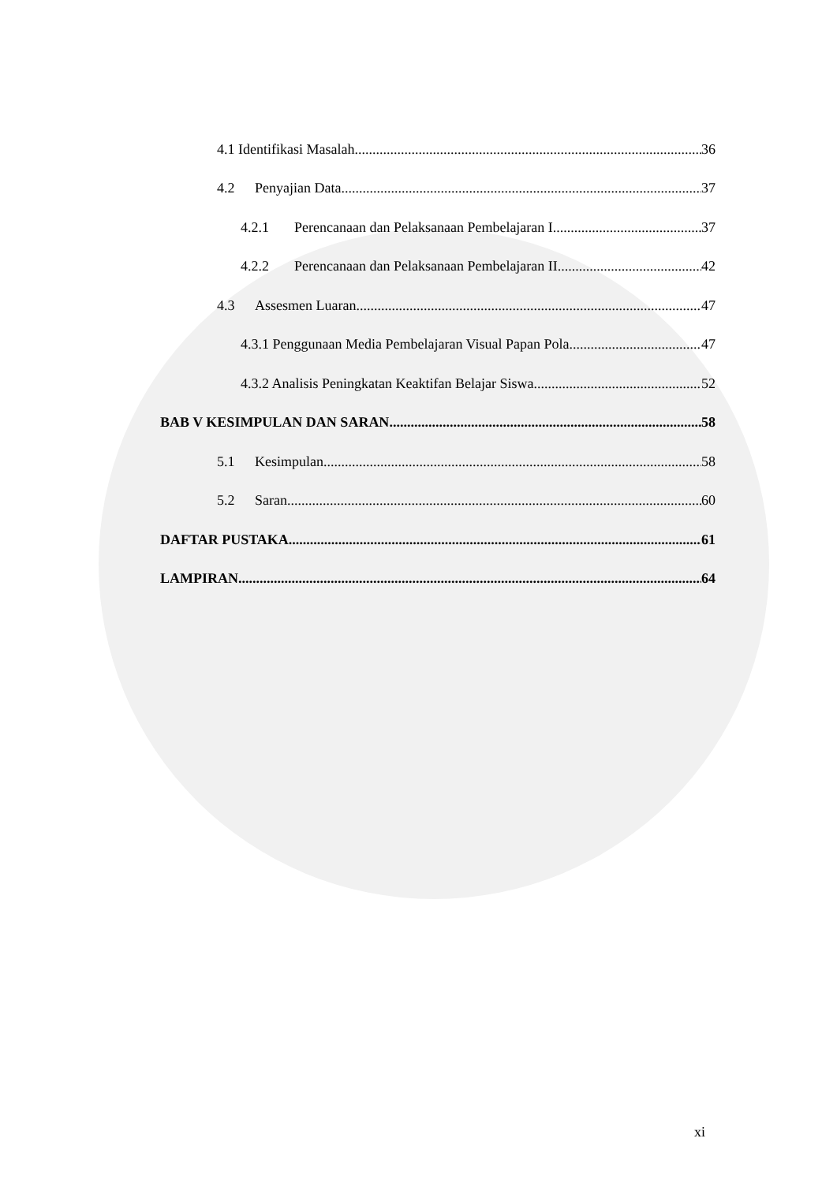4.1 Identifikasi Masalah 36
4.2 Penyajian Data 37
4.2.1 Perencanaan dan Pelaksanaan Pembelajaran I 37
4.2.2 Perencanaan dan Pelaksanaan Pembelajaran II 42
4.3 Assesmen Luaran 47
4.3.1 Penggunaan Media Pembelajaran Visual Papan Pola 47
4.3.2 Analisis Peningkatan Keaktifan Belajar Siswa 52
BAB V KESIMPULAN DAN SARAN 58
5.1 Kesimpulan 58
5.2 Saran 60
DAFTAR PUSTAKA 61
LAMPIRAN 64
xi